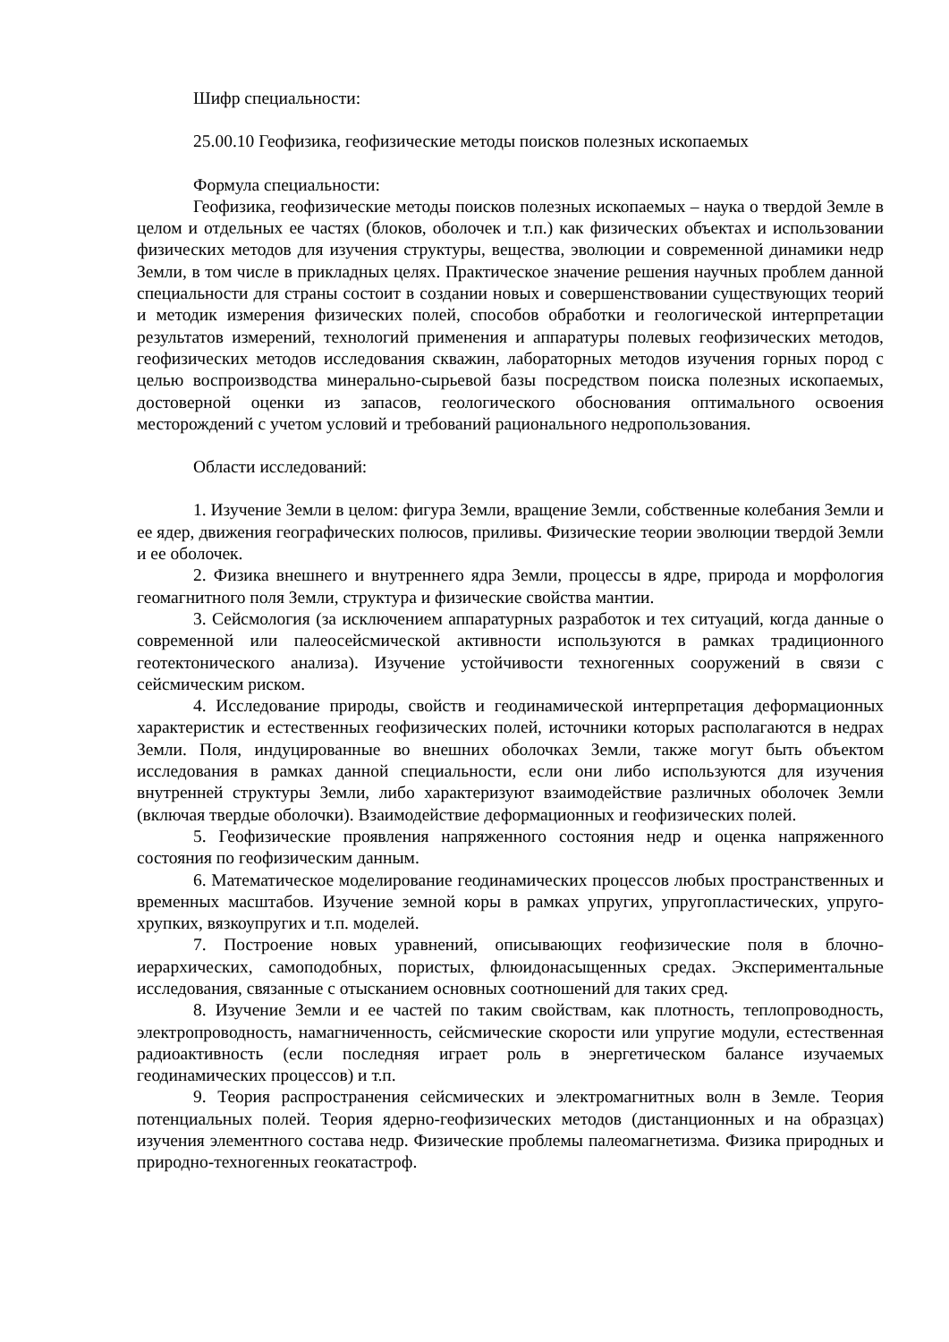Шифр специальности:
25.00.10 Геофизика, геофизические методы поисков полезных ископаемых
Формула специальности:
Геофизика, геофизические методы поисков полезных ископаемых – наука о твердой Земле в целом и отдельных ее частях (блоков, оболочек и т.п.) как физических объектах и использовании физических методов для изучения структуры, вещества, эволюции и современной динамики недр Земли, в том числе в прикладных целях. Практическое значение решения научных проблем данной специальности для страны состоит в создании новых и совершенствовании существующих теорий и методик измерения физических полей, способов обработки и геологической интерпретации результатов измерений, технологий применения и аппаратуры полевых геофизических методов, геофизических методов исследования скважин, лабораторных методов изучения горных пород с целью воспроизводства минерально-сырьевой базы посредством поиска полезных ископаемых, достоверной оценки из запасов, геологического обоснования оптимального освоения месторождений с учетом условий и требований рационального недропользования.
Области исследований:
1. Изучение Земли в целом: фигура Земли, вращение Земли, собственные колебания Земли и ее ядер, движения географических полюсов, приливы. Физические теории эволюции твердой Земли и ее оболочек.
2. Физика внешнего и внутреннего ядра Земли, процессы в ядре, природа и морфология геомагнитного поля Земли, структура и физические свойства мантии.
3. Сейсмология (за исключением аппаратурных разработок и тех ситуаций, когда данные о современной или палеосейсмической активности используются в рамках традиционного геотектонического анализа). Изучение устойчивости техногенных сооружений в связи с сейсмическим риском.
4. Исследование природы, свойств и геодинамической интерпретация деформационных характеристик и естественных геофизических полей, источники которых располагаются в недрах Земли. Поля, индуцированные во внешних оболочках Земли, также могут быть объектом исследования в рамках данной специальности, если они либо используются для изучения внутренней структуры Земли, либо характеризуют взаимодействие различных оболочек Земли (включая твердые оболочки). Взаимодействие деформационных и геофизических полей.
5. Геофизические проявления напряженного состояния недр и оценка напряженного состояния по геофизическим данным.
6. Математическое моделирование геодинамических процессов любых пространственных и временных масштабов. Изучение земной коры в рамках упругих, упругопластических, упруго-хрупких, вязкоупругих и т.п. моделей.
7. Построение новых уравнений, описывающих геофизические поля в блочно-иерархических, самоподобных, пористых, флюидонасыщенных средах. Экспериментальные исследования, связанные с отысканием основных соотношений для таких сред.
8. Изучение Земли и ее частей по таким свойствам, как плотность, теплопроводность, электропроводность, намагниченность, сейсмические скорости или упругие модули, естественная радиоактивность (если последняя играет роль в энергетическом балансе изучаемых геодинамических процессов) и т.п.
9. Теория распространения сейсмических и электромагнитных волн в Земле. Теория потенциальных полей. Теория ядерно-геофизических методов (дистанционных и на образцах) изучения элементного состава недр. Физические проблемы палеомагнетизма. Физика природных и природно-техногенных геокатастроф.